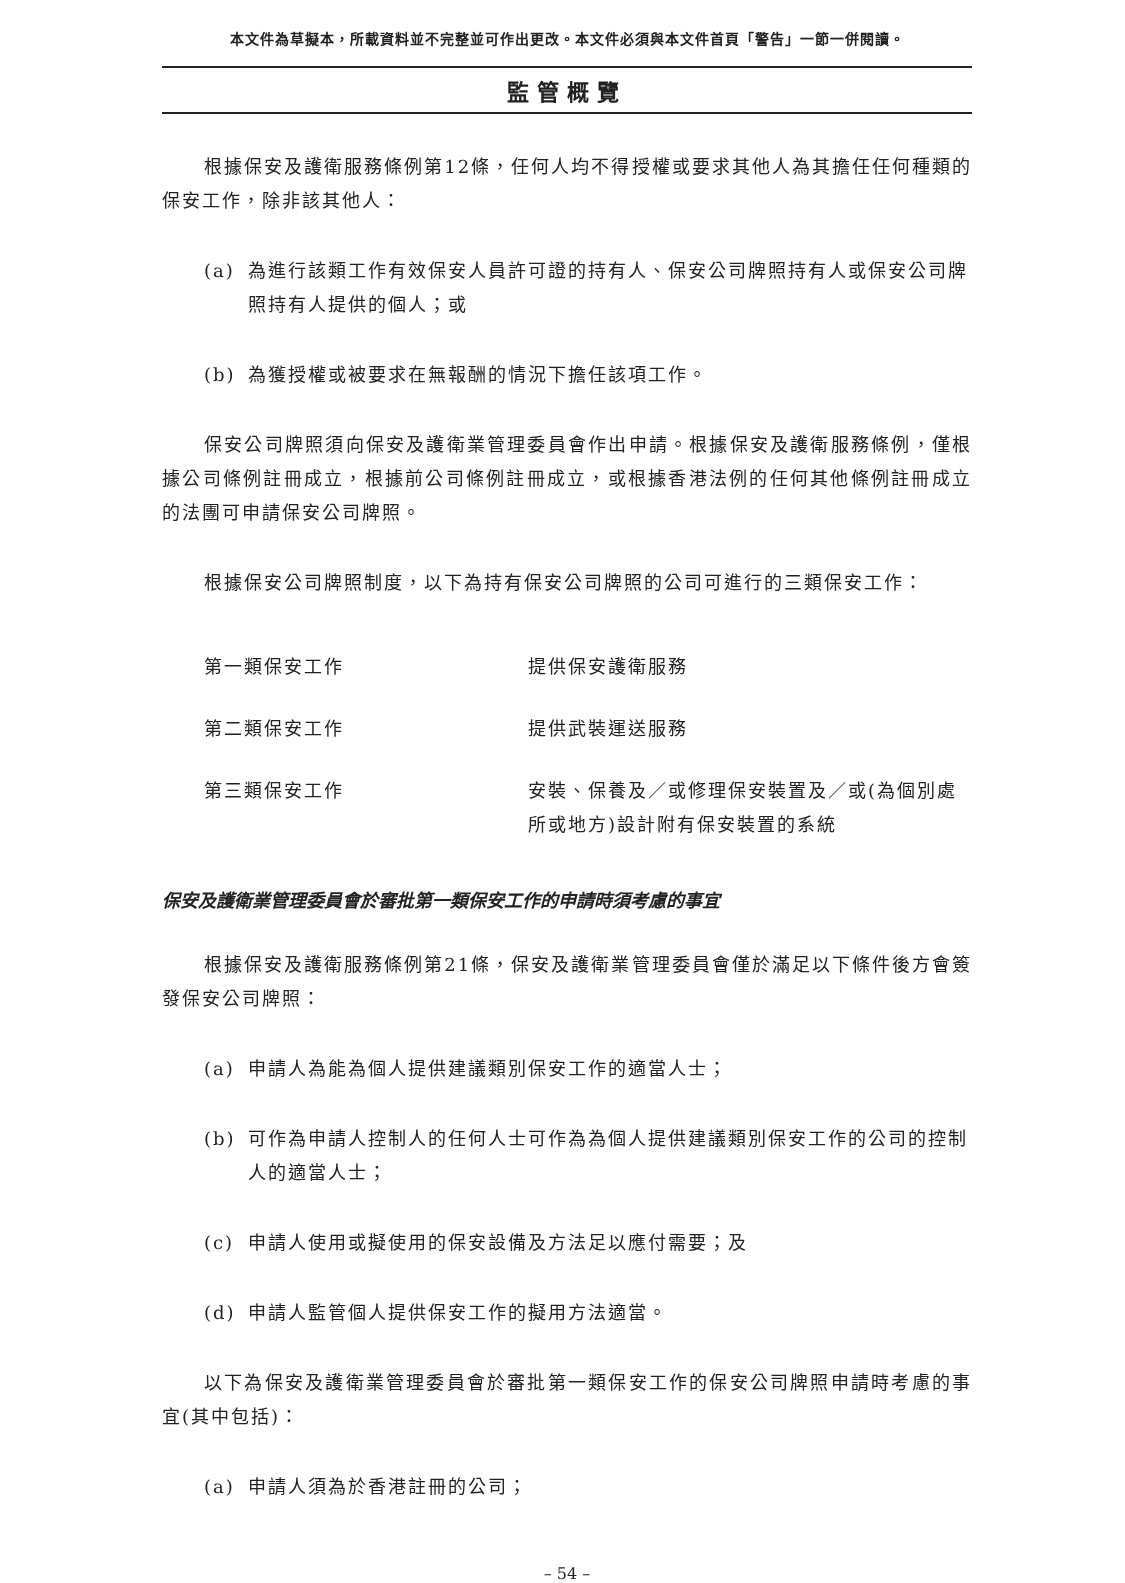本文件為草擬本，所載資料並不完整並可作出更改。本文件必須與本文件首頁「警告」一節一併閱讀。
監管概覽
根據保安及護衛服務條例第12條，任何人均不得授權或要求其他人為其擔任任何種類的保安工作，除非該其他人：
(a) 為進行該類工作有效保安人員許可證的持有人、保安公司牌照持有人或保安公司牌照持有人提供的個人；或
(b) 為獲授權或被要求在無報酬的情況下擔任該項工作。
保安公司牌照須向保安及護衛業管理委員會作出申請。根據保安及護衛服務條例，僅根據公司條例註冊成立，根據前公司條例註冊成立，或根據香港法例的任何其他條例註冊成立的法團可申請保安公司牌照。
根據保安公司牌照制度，以下為持有保安公司牌照的公司可進行的三類保安工作：
| 第一類保安工作 | 提供保安護衛服務 |
| 第二類保安工作 | 提供武裝運送服務 |
| 第三類保安工作 | 安裝、保養及／或修理保安裝置及／或(為個別處所或地方)設計附有保安裝置的系統 |
保安及護衛業管理委員會於審批第一類保安工作的申請時須考慮的事宜
根據保安及護衛服務條例第21條，保安及護衛業管理委員會僅於滿足以下條件後方會簽發保安公司牌照：
(a) 申請人為能為個人提供建議類別保安工作的適當人士；
(b) 可作為申請人控制人的任何人士可作為為個人提供建議類別保安工作的公司的控制人的適當人士；
(c) 申請人使用或擬使用的保安設備及方法足以應付需要；及
(d) 申請人監管個人提供保安工作的擬用方法適當。
以下為保安及護衛業管理委員會於審批第一類保安工作的保安公司牌照申請時考慮的事宜(其中包括)：
(a) 申請人須為於香港註冊的公司；
– 54 –